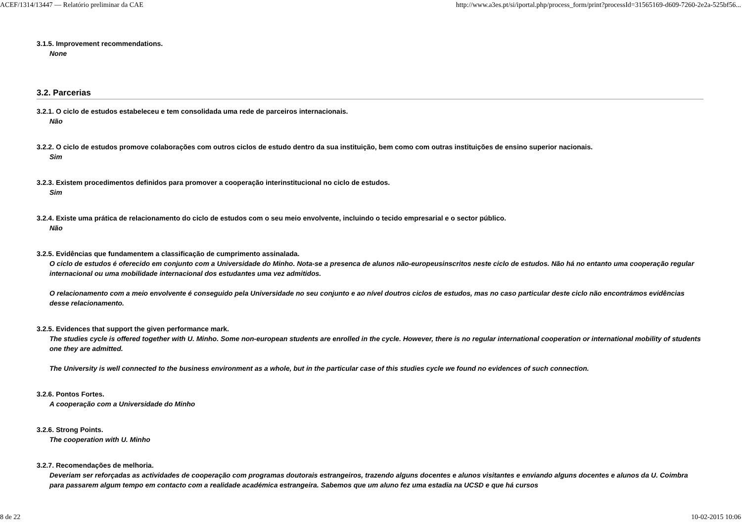ACEF/1314/13447 — Relatório preliminar da CAE http://www.a3es.pt/si/iportal.php/process_form/print?processId=31565169-d609-7260-2e2a-525bf56...
3.1.5. Improvement recommendations.
None
3.2. Parcerias
3.2.1. O ciclo de estudos estabeleceu e tem consolidada uma rede de parceiros internacionais.
Não
3.2.2. O ciclo de estudos promove colaborações com outros ciclos de estudo dentro da sua instituição, bem como com outras instituições de ensino superior nacionais.
Sim
3.2.3. Existem procedimentos definidos para promover a cooperação interinstitucional no ciclo de estudos.
Sim
3.2.4. Existe uma prática de relacionamento do ciclo de estudos com o seu meio envolvente, incluindo o tecido empresarial e o sector público.
Não
3.2.5. Evidências que fundamentem a classificação de cumprimento assinalada.
O ciclo de estudos é oferecido em conjunto com a Universidade do Minho. Nota-se a presenca de alunos não-europeusinscritos neste ciclo de estudos. Não há no entanto uma cooperação regular internacional ou uma mobilidade internacional dos estudantes uma vez admitidos.
O relacionamento com a meio envolvente é conseguido pela Universidade no seu conjunto e ao nível doutros ciclos de estudos, mas no caso particular deste ciclo não encontrámos evidências desse relacionamento.
3.2.5. Evidences that support the given performance mark.
The studies cycle is offered together with U. Minho. Some non-european students are enrolled in the cycle. However, there is no regular international cooperation or international mobility of students one they are admitted.
The University is well connected to the business environment as a whole, but in the particular case of this studies cycle we found no evidences of such connection.
3.2.6. Pontos Fortes.
A cooperação com a Universidade do Minho
3.2.6. Strong Points.
The cooperation with U. Minho
3.2.7. Recomendações de melhoria.
Deveriam ser reforçadas as actividades de cooperação com programas doutorais estrangeiros, trazendo alguns docentes e alunos visitantes e enviando alguns docentes e alunos da U. Coimbra para passarem algum tempo em contacto com a realidade académica estrangeira. Sabemos que um aluno fez uma estadia na UCSD e que há cursos
8 de 22 10-02-2015 10:06